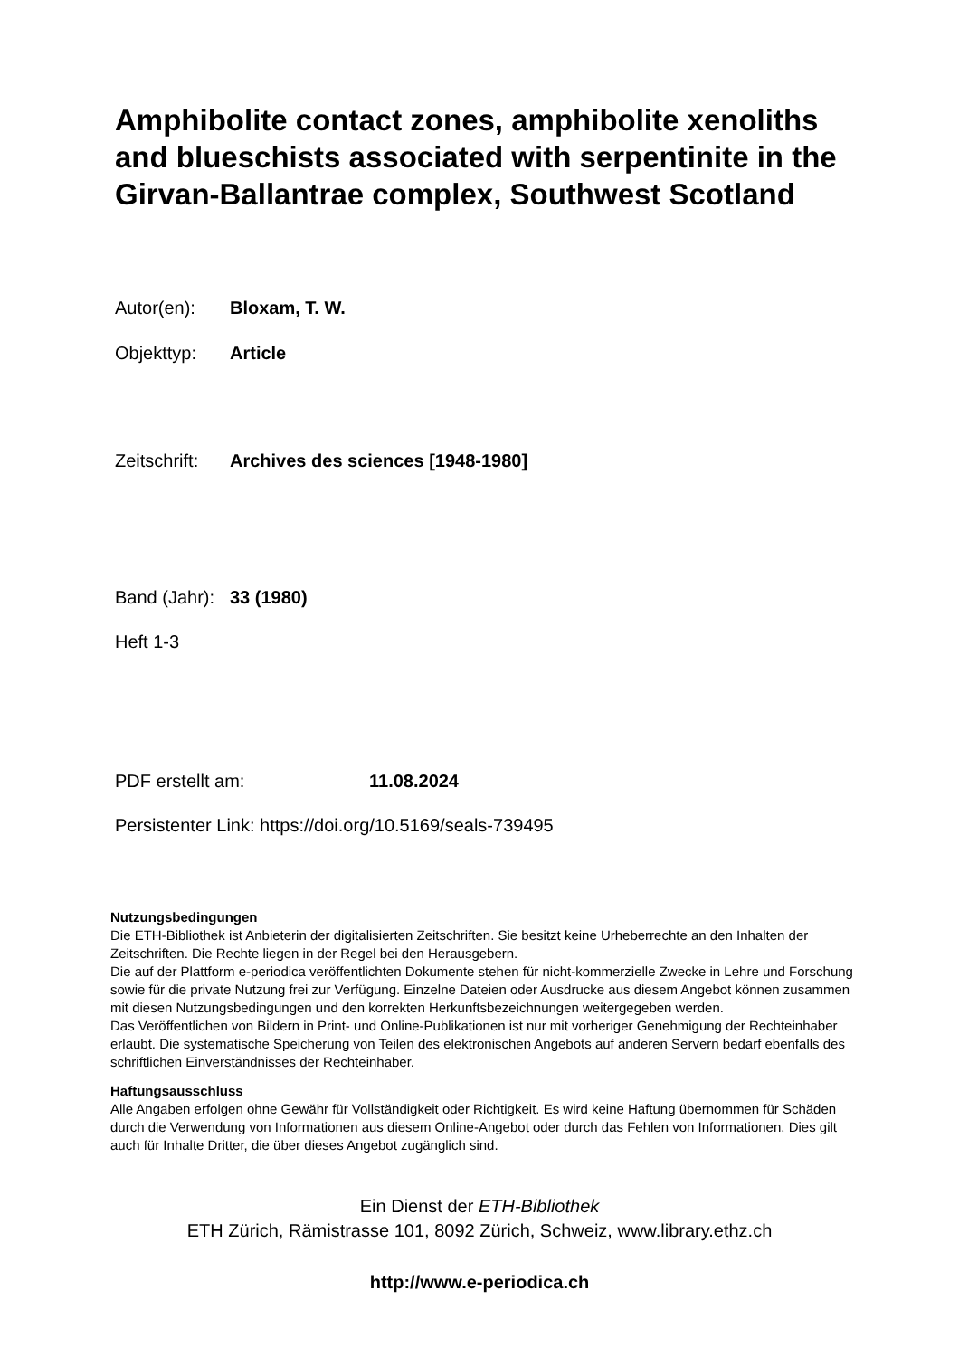Amphibolite contact zones, amphibolite xenoliths and blueschists associated with serpentinite in the Girvan-Ballantrae complex, Southwest Scotland
Autor(en): Bloxam, T. W.
Objekttyp: Article
Zeitschrift: Archives des sciences [1948-1980]
Band (Jahr): 33 (1980)
Heft 1-3
PDF erstellt am: 11.08.2024
Persistenter Link: https://doi.org/10.5169/seals-739495
Nutzungsbedingungen
Die ETH-Bibliothek ist Anbieterin der digitalisierten Zeitschriften. Sie besitzt keine Urheberrechte an den Inhalten der Zeitschriften. Die Rechte liegen in der Regel bei den Herausgebern.
Die auf der Plattform e-periodica veröffentlichten Dokumente stehen für nicht-kommerzielle Zwecke in Lehre und Forschung sowie für die private Nutzung frei zur Verfügung. Einzelne Dateien oder Ausdrucke aus diesem Angebot können zusammen mit diesen Nutzungsbedingungen und den korrekten Herkunftsbezeichnungen weitergegeben werden.
Das Veröffentlichen von Bildern in Print- und Online-Publikationen ist nur mit vorheriger Genehmigung der Rechteinhaber erlaubt. Die systematische Speicherung von Teilen des elektronischen Angebots auf anderen Servern bedarf ebenfalls des schriftlichen Einverständnisses der Rechteinhaber.
Haftungsausschluss
Alle Angaben erfolgen ohne Gewähr für Vollständigkeit oder Richtigkeit. Es wird keine Haftung übernommen für Schäden durch die Verwendung von Informationen aus diesem Online-Angebot oder durch das Fehlen von Informationen. Dies gilt auch für Inhalte Dritter, die über dieses Angebot zugänglich sind.
Ein Dienst der ETH-Bibliothek
ETH Zürich, Rämistrasse 101, 8092 Zürich, Schweiz, www.library.ethz.ch
http://www.e-periodica.ch